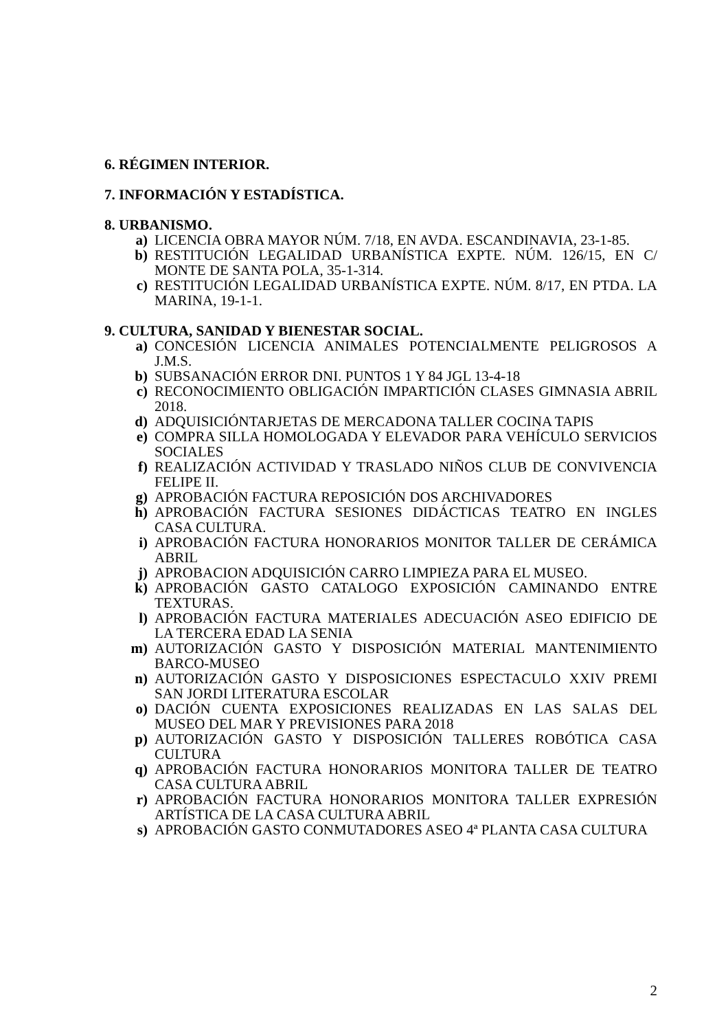6. RÉGIMEN INTERIOR.
7. INFORMACIÓN Y ESTADÍSTICA.
8. URBANISMO.
a) LICENCIA OBRA MAYOR NÚM. 7/18, EN AVDA. ESCANDINAVIA, 23-1-85.
b) RESTITUCIÓN LEGALIDAD URBANÍSTICA EXPTE. NÚM. 126/15, EN C/ MONTE DE SANTA POLA, 35-1-314.
c) RESTITUCIÓN LEGALIDAD URBANÍSTICA EXPTE. NÚM. 8/17, EN PTDA. LA MARINA, 19-1-1.
9. CULTURA, SANIDAD Y BIENESTAR SOCIAL.
a) CONCESIÓN LICENCIA ANIMALES POTENCIALMENTE PELIGROSOS A J.M.S.
b) SUBSANACIÓN ERROR DNI. PUNTOS 1 Y 84 JGL 13-4-18
c) RECONOCIMIENTO OBLIGACIÓN IMPARTICIÓN CLASES GIMNASIA ABRIL 2018.
d) ADQUISICIÓNTARJETAS DE MERCADONA TALLER COCINA TAPIS
e) COMPRA SILLA HOMOLOGADA Y ELEVADOR PARA VEHÍCULO SERVICIOS SOCIALES
f) REALIZACIÓN ACTIVIDAD Y TRASLADO NIÑOS CLUB DE CONVIVENCIA FELIPE II.
g) APROBACIÓN FACTURA REPOSICIÓN DOS ARCHIVADORES
h) APROBACIÓN FACTURA SESIONES DIDÁCTICAS TEATRO EN INGLES CASA CULTURA.
i) APROBACIÓN FACTURA HONORARIOS MONITOR TALLER DE CERÁMICA ABRIL
j) APROBACION ADQUISICIÓN CARRO LIMPIEZA PARA EL MUSEO.
k) APROBACIÓN GASTO CATALOGO EXPOSICIÓN CAMINANDO ENTRE TEXTURAS.
l) APROBACIÓN FACTURA MATERIALES ADECUACIÓN ASEO EDIFICIO DE LA TERCERA EDAD LA SENIA
m) AUTORIZACIÓN GASTO Y DISPOSICIÓN MATERIAL MANTENIMIENTO BARCO-MUSEO
n) AUTORIZACIÓN GASTO Y DISPOSICIONES ESPECTACULO XXIV PREMI SAN JORDI LITERATURA ESCOLAR
o) DACIÓN CUENTA EXPOSICIONES REALIZADAS EN LAS SALAS DEL MUSEO DEL MAR Y PREVISIONES PARA 2018
p) AUTORIZACIÓN GASTO Y DISPOSICIÓN TALLERES ROBÓTICA CASA CULTURA
q) APROBACIÓN FACTURA HONORARIOS MONITORA TALLER DE TEATRO CASA CULTURA ABRIL
r) APROBACIÓN FACTURA HONORARIOS MONITORA TALLER EXPRESIÓN ARTÍSTICA DE LA CASA CULTURA ABRIL
s) APROBACIÓN GASTO CONMUTADORES ASEO 4ª PLANTA CASA CULTURA
2